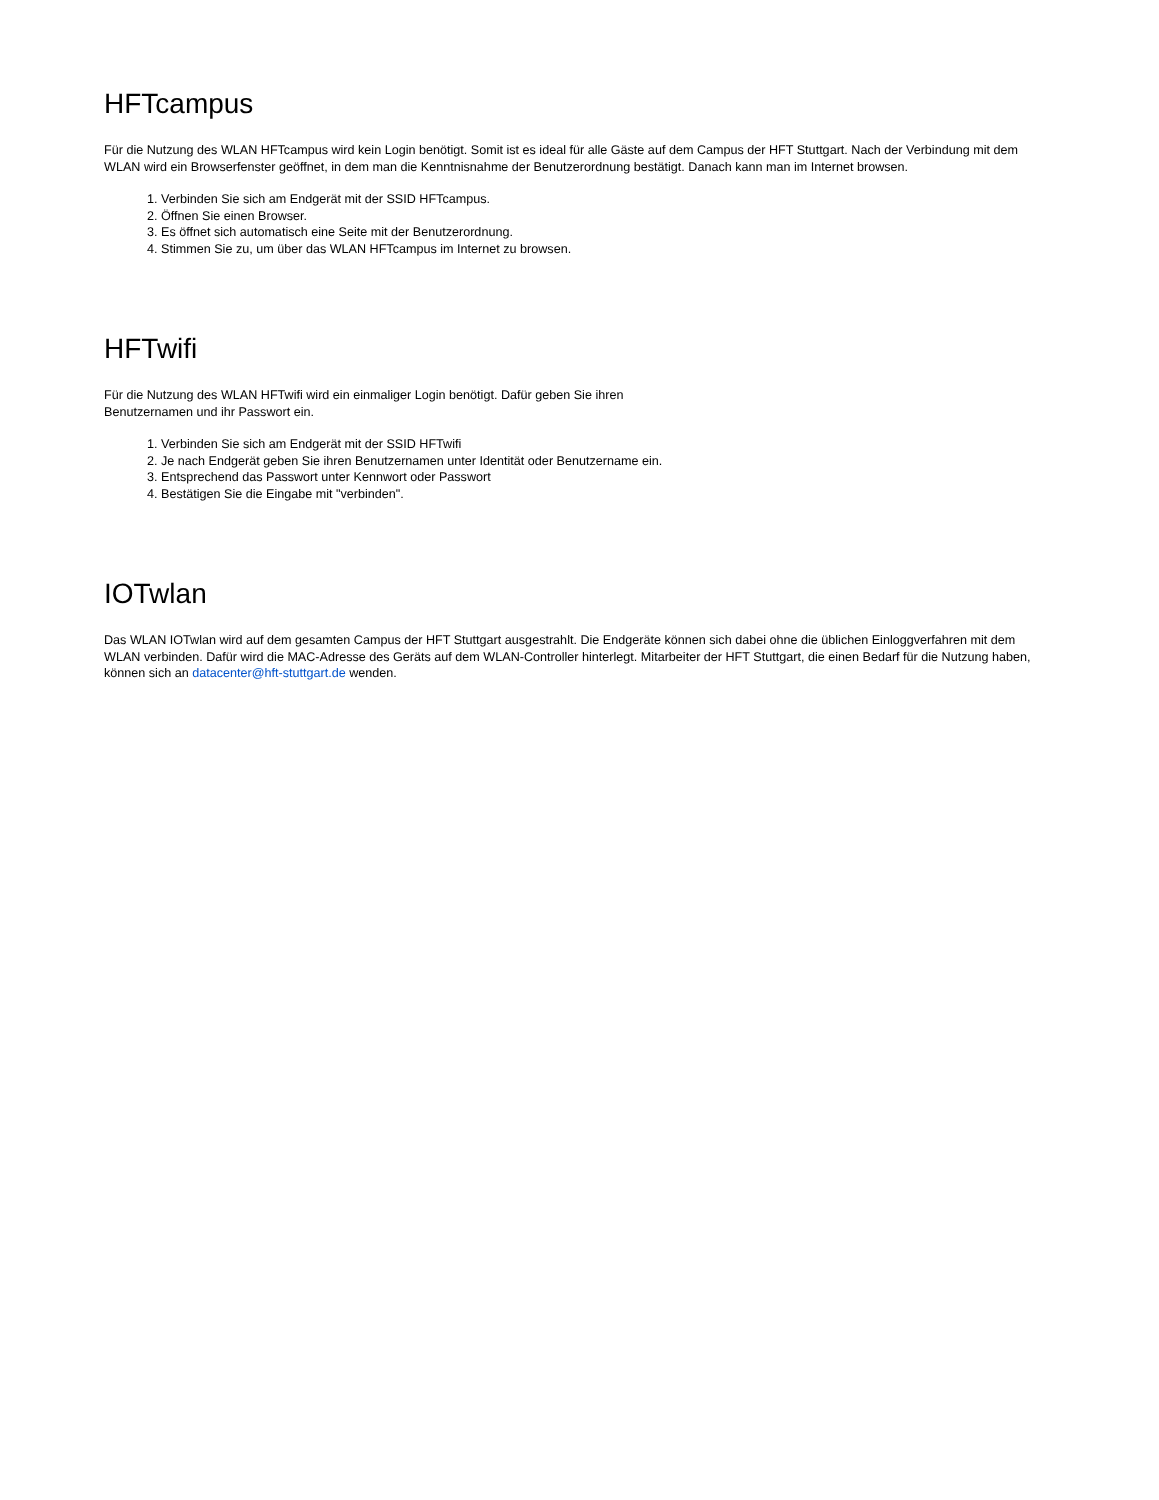HFTcampus
Für die Nutzung des WLAN HFTcampus wird kein Login benötigt. Somit ist es ideal für alle Gäste auf dem Campus der HFT Stuttgart. Nach der Verbindung mit dem WLAN wird ein Browserfenster geöffnet, in dem man die Kenntnisnahme der Benutzerordnung bestätigt. Danach kann man im Internet browsen.
1. Verbinden Sie sich am Endgerät mit der SSID HFTcampus.
2. Öffnen Sie einen Browser.
3. Es öffnet sich automatisch eine Seite mit der Benutzerordnung.
4. Stimmen Sie zu, um über das WLAN HFTcampus im Internet zu browsen.
HFTwifi
Für die Nutzung des WLAN HFTwifi wird ein einmaliger Login benötigt. Dafür geben Sie ihren
Benutzernamen und ihr Passwort ein.
1. Verbinden Sie sich am Endgerät mit der SSID HFTwifi
2. Je nach Endgerät geben Sie ihren Benutzernamen unter Identität oder Benutzername ein.
3. Entsprechend das Passwort unter Kennwort oder Passwort
4. Bestätigen Sie die Eingabe mit "verbinden".
IOTwlan
Das WLAN IOTwlan wird auf dem gesamten Campus der HFT Stuttgart ausgestrahlt. Die Endgeräte können sich dabei ohne die üblichen Einloggverfahren mit dem WLAN verbinden. Dafür wird die MAC-Adresse des Geräts auf dem WLAN-Controller hinterlegt. Mitarbeiter der HFT Stuttgart, die einen Bedarf für die Nutzung haben, können sich an datacenter@hft-stuttgart.de wenden.